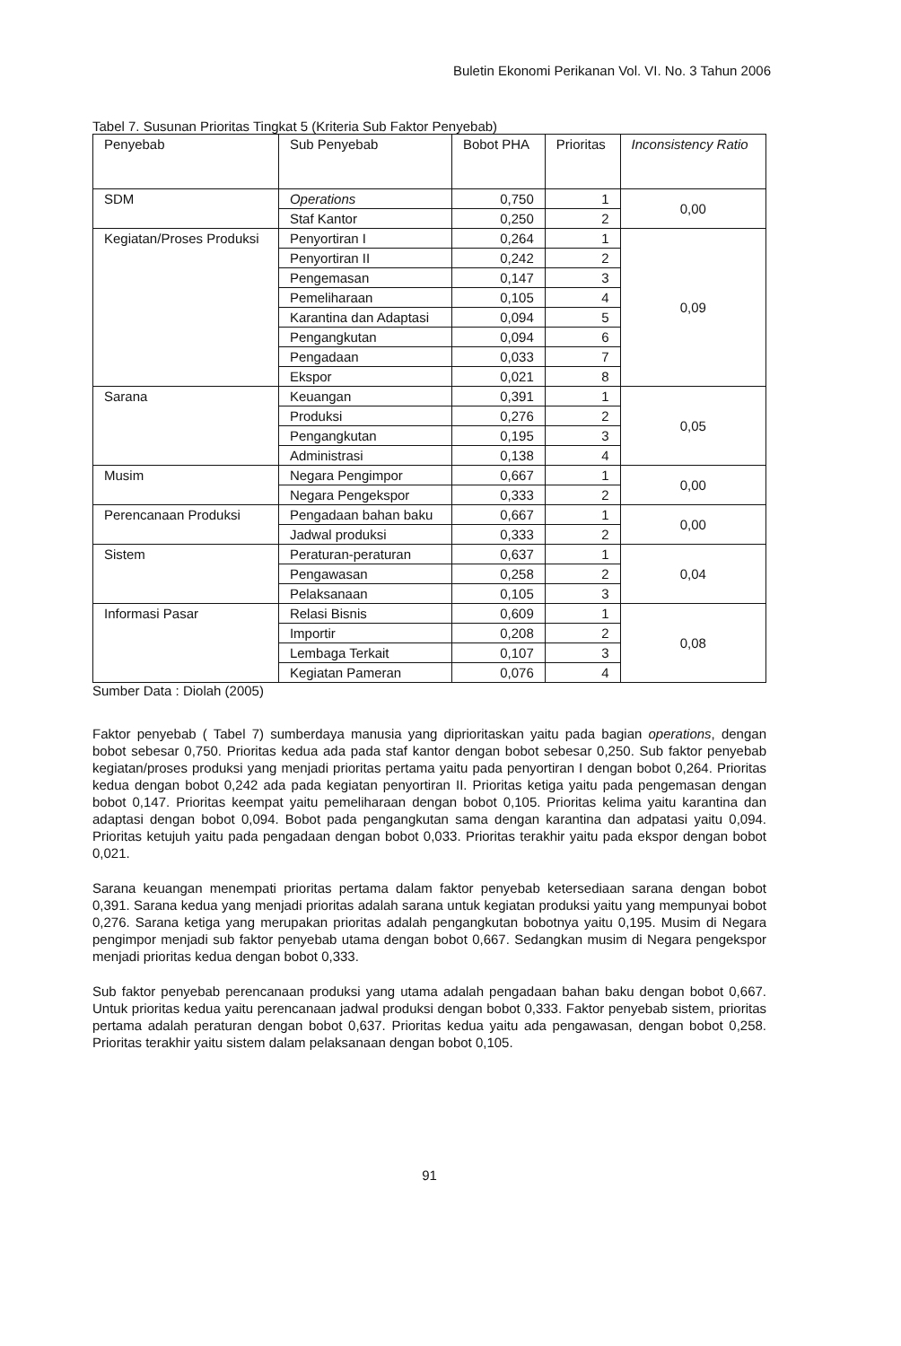Buletin Ekonomi Perikanan Vol. VI. No. 3 Tahun 2006
Tabel 7. Susunan Prioritas Tingkat 5 (Kriteria Sub Faktor Penyebab)
| Penyebab | Sub Penyebab | Bobot PHA | Prioritas | Inconsistency Ratio |
| --- | --- | --- | --- | --- |
| SDM | Operations | 0,750 | 1 | 0,00 |
| | Staf Kantor | 0,250 | 2 | |
| Kegiatan/Proses Produksi | Penyortiran I | 0,264 | 1 | 0,09 |
| | Penyortiran II | 0,242 | 2 | |
| | Pengemasan | 0,147 | 3 | |
| | Pemeliharaan | 0,105 | 4 | |
| | Karantina dan Adaptasi | 0,094 | 5 | |
| | Pengangkutan | 0,094 | 6 | |
| | Pengadaan | 0,033 | 7 | |
| | Ekspor | 0,021 | 8 | |
| Sarana | Keuangan | 0,391 | 1 | 0,05 |
| | Produksi | 0,276 | 2 | |
| | Pengangkutan | 0,195 | 3 | |
| | Administrasi | 0,138 | 4 | |
| Musim | Negara Pengimpor | 0,667 | 1 | 0,00 |
| | Negara Pengekspor | 0,333 | 2 | |
| Perencanaan Produksi | Pengadaan bahan baku | 0,667 | 1 | 0,00 |
| | Jadwal produksi | 0,333 | 2 | |
| Sistem | Peraturan-peraturan | 0,637 | 1 | 0,04 |
| | Pengawasan | 0,258 | 2 | |
| | Pelaksanaan | 0,105 | 3 | |
| Informasi Pasar | Relasi Bisnis | 0,609 | 1 | 0,08 |
| | Importir | 0,208 | 2 | |
| | Lembaga Terkait | 0,107 | 3 | |
| | Kegiatan Pameran | 0,076 | 4 | |
Sumber Data : Diolah (2005)
Faktor penyebab ( Tabel 7) sumberdaya manusia yang diprioritaskan yaitu pada bagian operations, dengan bobot sebesar 0,750. Prioritas kedua ada pada staf kantor dengan bobot sebesar 0,250. Sub faktor penyebab kegiatan/proses produksi yang menjadi prioritas pertama yaitu pada penyortiran I dengan bobot 0,264. Prioritas kedua dengan bobot 0,242 ada pada kegiatan penyortiran II. Prioritas ketiga yaitu pada pengemasan dengan bobot 0,147. Prioritas keempat yaitu pemeliharaan dengan bobot 0,105. Prioritas kelima yaitu karantina dan adaptasi dengan bobot 0,094. Bobot pada pengangkutan sama dengan karantina dan adpatasi yaitu 0,094. Prioritas ketujuh yaitu pada pengadaan dengan bobot 0,033. Prioritas terakhir yaitu pada ekspor dengan bobot 0,021.
Sarana keuangan menempati prioritas pertama dalam faktor penyebab ketersediaan sarana dengan bobot 0,391. Sarana kedua yang menjadi prioritas adalah sarana untuk kegiatan produksi yaitu yang mempunyai bobot 0,276. Sarana ketiga yang merupakan prioritas adalah pengangkutan bobotnya yaitu 0,195. Musim di Negara pengimpor menjadi sub faktor penyebab utama dengan bobot 0,667. Sedangkan musim di Negara pengekspor menjadi prioritas kedua dengan bobot 0,333.
Sub faktor penyebab perencanaan produksi yang utama adalah pengadaan bahan baku dengan bobot 0,667. Untuk prioritas kedua yaitu perencanaan jadwal produksi dengan bobot 0,333. Faktor penyebab sistem, prioritas pertama adalah peraturan dengan bobot 0,637. Prioritas kedua yaitu ada pengawasan, dengan bobot 0,258. Prioritas terakhir yaitu sistem dalam pelaksanaan dengan bobot 0,105.
91